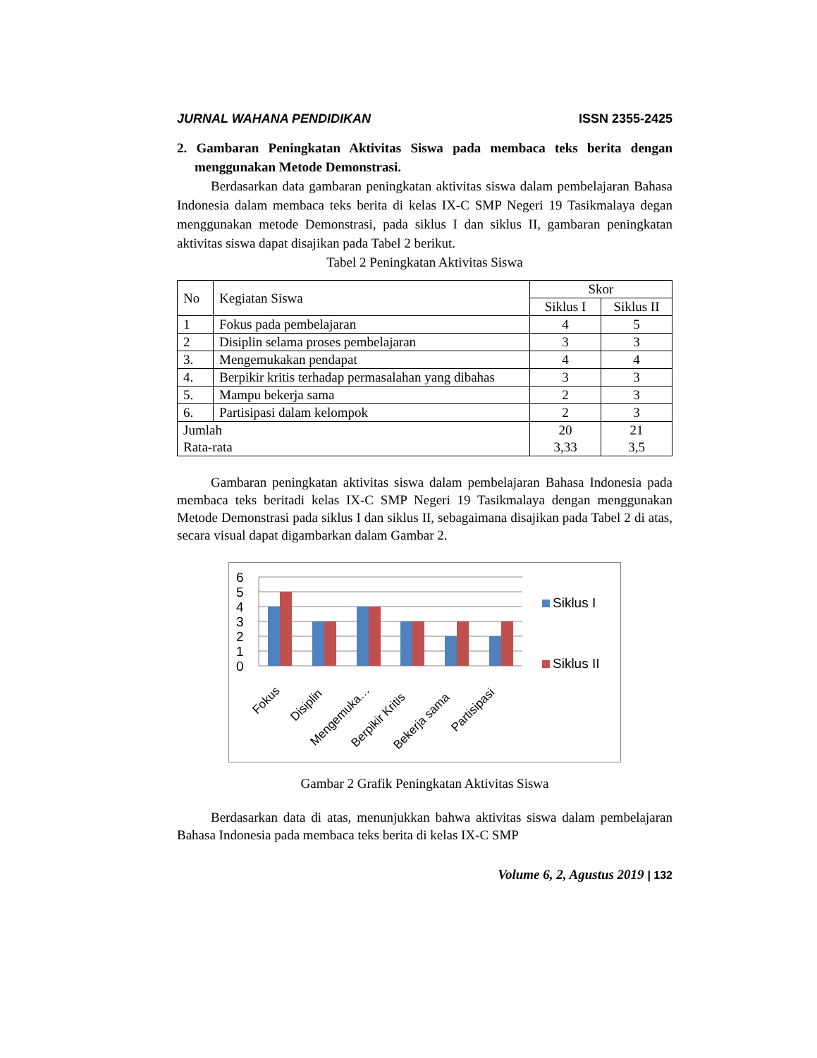JURNAL WAHANA PENDIDIKAN ISSN 2355-2425
2. Gambaran Peningkatan Aktivitas Siswa pada membaca teks berita dengan menggunakan Metode Demonstrasi.
Berdasarkan data gambaran peningkatan aktivitas siswa dalam pembelajaran Bahasa Indonesia dalam membaca teks berita di kelas IX-C SMP Negeri 19 Tasikmalaya degan menggunakan metode Demonstrasi, pada siklus I dan siklus II, gambaran peningkatan aktivitas siswa dapat disajikan pada Tabel 2 berikut.
Tabel 2 Peningkatan Aktivitas Siswa
| No | Kegiatan Siswa | Skor | |
| --- | --- | --- | --- |
| | | Siklus I | Siklus II |
| 1 | Fokus pada pembelajaran | 4 | 5 |
| 2 | Disiplin selama proses pembelajaran | 3 | 3 |
| 3. | Mengemukakan pendapat | 4 | 4 |
| 4. | Berpikir kritis terhadap permasalahan yang dibahas | 3 | 3 |
| 5. | Mampu bekerja sama | 2 | 3 |
| 6. | Partisipasi dalam kelompok | 2 | 3 |
| Jumlah Rata-rata | | 20 3,33 | 21 3,5 |
Gambaran peningkatan aktivitas siswa dalam pembelajaran Bahasa Indonesia pada membaca teks beritadi kelas IX-C SMP Negeri 19 Tasikmalaya dengan menggunakan Metode Demonstrasi pada siklus I dan siklus II, sebagaimana disajikan pada Tabel 2 di atas, secara visual dapat digambarkan dalam Gambar 2.
6
5
4
3
2
1
0
Fokus
Disiplin
Mengemuka…
Berpikir Kritis
Bekerja sama
Partisipasi
Siklus I
Siklus II
Gambar 2 Grafik Peningkatan Aktivitas Siswa
Berdasarkan data di atas, menunjukkan bahwa aktivitas siswa dalam pembelajaran Bahasa Indonesia pada membaca teks berita di kelas IX-C SMP
Volume 6, 2, Agustus 2019 | 132